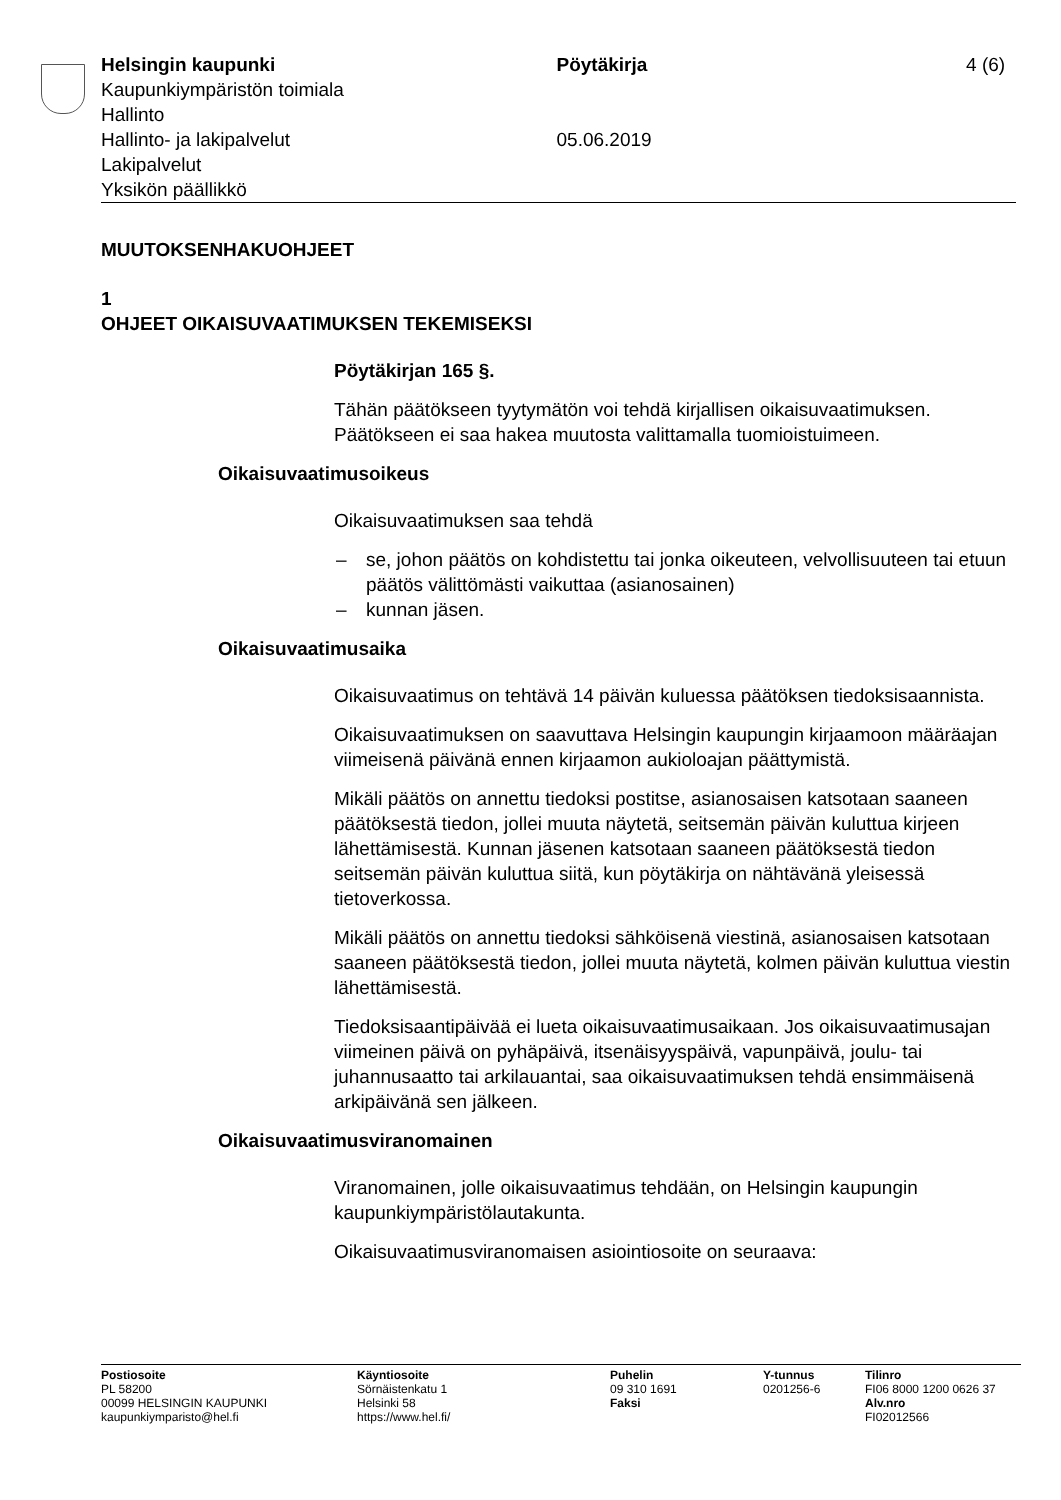Helsingin kaupunki
Kaupunkiympäristön toimiala
Hallinto
Hallinto- ja lakipalvelut
Lakipalvelut
Yksikön päällikkö
Pöytäkirja
05.06.2019
4 (6)
MUUTOKSENHAKUOHJEET
1
OHJEET OIKAISUVAATIMUKSEN TEKEMISEKSI
Pöytäkirjan 165 §.
Tähän päätökseen tyytymätön voi tehdä kirjallisen oikaisuvaatimuksen. Päätökseen ei saa hakea muutosta valittamalla tuomioistuimeen.
Oikaisuvaatimusoikeus
Oikaisuvaatimuksen saa tehdä
– se, johon päätös on kohdistettu tai jonka oikeuteen, velvollisuuteen tai etuun päätös välittömästi vaikuttaa (asianosainen)
– kunnan jäsen.
Oikaisuvaatimusaika
Oikaisuvaatimus on tehtävä 14 päivän kuluessa päätöksen tiedoksi­saannista.
Oikaisuvaatimuksen on saavuttava Helsingin kaupungin kirjaamoon määräajan viimeisenä päivänä ennen kirjaamon aukioloajan päättymis­tä.
Mikäli päätös on annettu tiedoksi postitse, asianosaisen katsotaan saaneen päätöksestä tiedon, jollei muuta näytetä, seitsemän päivän kuluttua kirjeen lähettämisestä. Kunnan jäsenen katsotaan saaneen päätöksestä tiedon seitsemän päivän kuluttua siitä, kun pöytäkirja on nähtävänä yleisessä tietoverkossa.
Mikäli päätös on annettu tiedoksi sähköisenä viestinä, asianosaisen katsotaan saaneen päätöksestä tiedon, jollei muuta näytetä, kolmen päivän kuluttua viestin lähettämisestä.
Tiedoksisaantipäivää ei lueta oikaisuvaatimusaikaan. Jos oikaisuvaati­musajan viimeinen päivä on pyhäpäivä, itsenäisyyspäivä, vapunpäivä, joulu- tai juhannusaatto tai arkilauantai, saa oikaisuvaatimuksen tehdä ensimmäisenä arkipäivänä sen jälkeen.
Oikaisuvaatimusviranomainen
Viranomainen, jolle oikaisuvaatimus tehdään, on Helsingin kaupungin kaupunkiympäristölautakunta.
Oikaisuvaatimusviranomaisen asiointiosoite on seuraava:
Postiosoite
PL 58200
00099 HELSINGIN KAUPUNKI
kaupunkiymparisto@hel.fi
Käyntiosoite
Sörnäistenkatu 1
Helsinki 58
https://www.hel.fi/
Puhelin
09 310 1691
Faksi
Y-tunnus
0201256-6
Tilinro
FI06 8000 1200 0626 37
Alv.nro
FI02012566